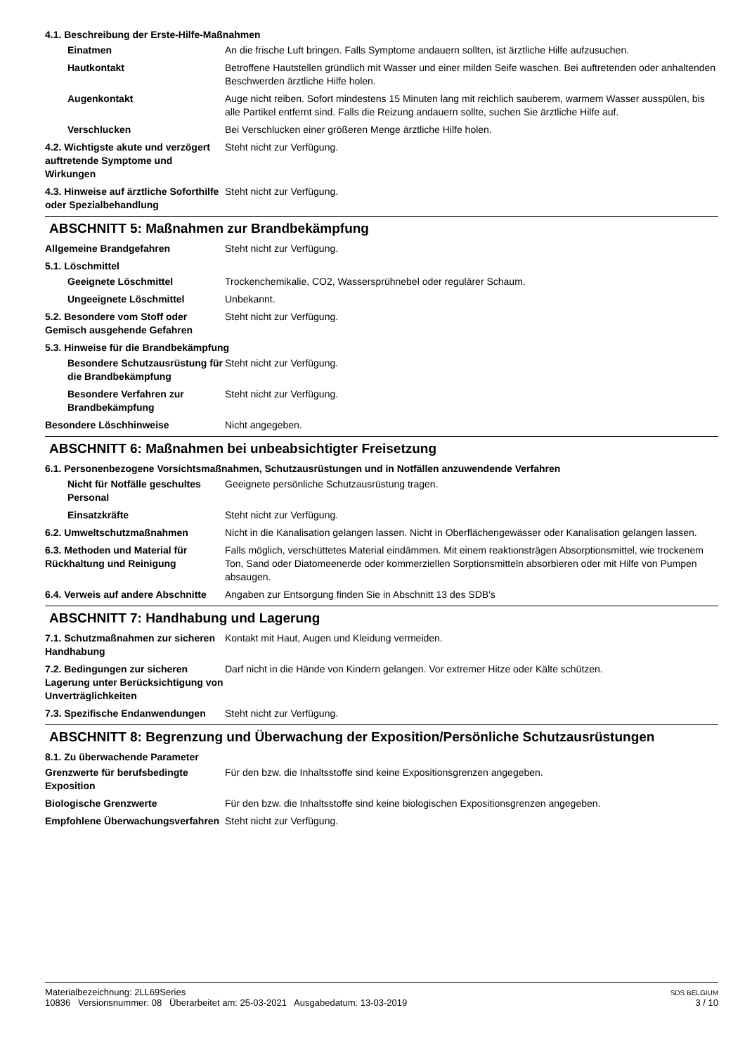4.1. Beschreibung der Erste-Hilfe-Maßnahmen
Einatmen An die frische Luft bringen. Falls Symptome andauern sollten, ist ärztliche Hilfe aufzusuchen.
Hautkontakt Betroffene Hautstellen gründlich mit Wasser und einer milden Seife waschen. Bei auftretenden oder anhaltenden Beschwerden ärztliche Hilfe holen.
Augenkontakt Auge nicht reiben. Sofort mindestens 15 Minuten lang mit reichlich sauberem, warmem Wasser ausspülen, bis alle Partikel entfernt sind. Falls die Reizung andauern sollte, suchen Sie ärztliche Hilfe auf.
Verschlucken Bei Verschlucken einer größeren Menge ärztliche Hilfe holen.
4.2. Wichtigste akute und verzögert auftretende Symptome und Wirkungen
Steht nicht zur Verfügung.
4.3. Hinweise auf ärztliche Soforthilfe oder Spezialbehandlung
Steht nicht zur Verfügung.
ABSCHNITT 5: Maßnahmen zur Brandbekämpfung
Allgemeine Brandgefahren Steht nicht zur Verfügung.
5.1. Löschmittel
Geeignete Löschmittel Trockenchemikalie, CO2, Wassersprühnebel oder regulärer Schaum.
Ungeeignete Löschmittel Unbekannt.
5.2. Besondere vom Stoff oder Gemisch ausgehende Gefahren
Steht nicht zur Verfügung.
5.3. Hinweise für die Brandbekämpfung
Besondere Schutzausrüstung für die Brandbekämpfung
Steht nicht zur Verfügung.
Besondere Verfahren zur Brandbekämpfung
Steht nicht zur Verfügung.
Besondere Löschhinweise Nicht angegeben.
ABSCHNITT 6: Maßnahmen bei unbeabsichtigter Freisetzung
6.1. Personenbezogene Vorsichtsmaßnahmen, Schutzausrüstungen und in Notfällen anzuwendende Verfahren
Nicht für Notfälle geschultes Personal
Geeignete persönliche Schutzausrüstung tragen.
Einsatzkräfte Steht nicht zur Verfügung.
6.2. Umweltschutzmaßnahmen Nicht in die Kanalisation gelangen lassen. Nicht in Oberflächengewässer oder Kanalisation gelangen lassen.
6.3. Methoden und Material für Rückhaltung und Reinigung
Falls möglich, verschüttetes Material eindämmen. Mit einem reaktionsträgen Absorptionsmittel, wie trockenem Ton, Sand oder Diatomeenerde oder kommerziellen Sorptionsmitteln absorbieren oder mit Hilfe von Pumpen absaugen.
6.4. Verweis auf andere Abschnitte
Angaben zur Entsorgung finden Sie in Abschnitt 13 des SDB's
ABSCHNITT 7: Handhabung und Lagerung
7.1. Schutzmaßnahmen zur sicheren Handhabung
Kontakt mit Haut, Augen und Kleidung vermeiden.
7.2. Bedingungen zur sicheren Lagerung unter Berücksichtigung von Unverträglichkeiten
Darf nicht in die Hände von Kindern gelangen. Vor extremer Hitze oder Kälte schützen.
7.3. Spezifische Endanwendungen
Steht nicht zur Verfügung.
ABSCHNITT 8: Begrenzung und Überwachung der Exposition/Persönliche Schutzausrüstungen
8.1. Zu überwachende Parameter
Grenzwerte für berufsbedingte Exposition
Für den bzw. die Inhaltsstoffe sind keine Expositionsgrenzen angegeben.
Biologische Grenzwerte Für den bzw. die Inhaltsstoffe sind keine biologischen Expositionsgrenzen angegeben.
Empfohlene Überwachungsverfahren
Steht nicht zur Verfügung.
Materialbezeichnung: 2LL69Series
10836 Versionsnummer: 08 Überarbeitet am: 25-03-2021 Ausgabedatum: 13-03-2019
SDS BELGIUM
3 / 10